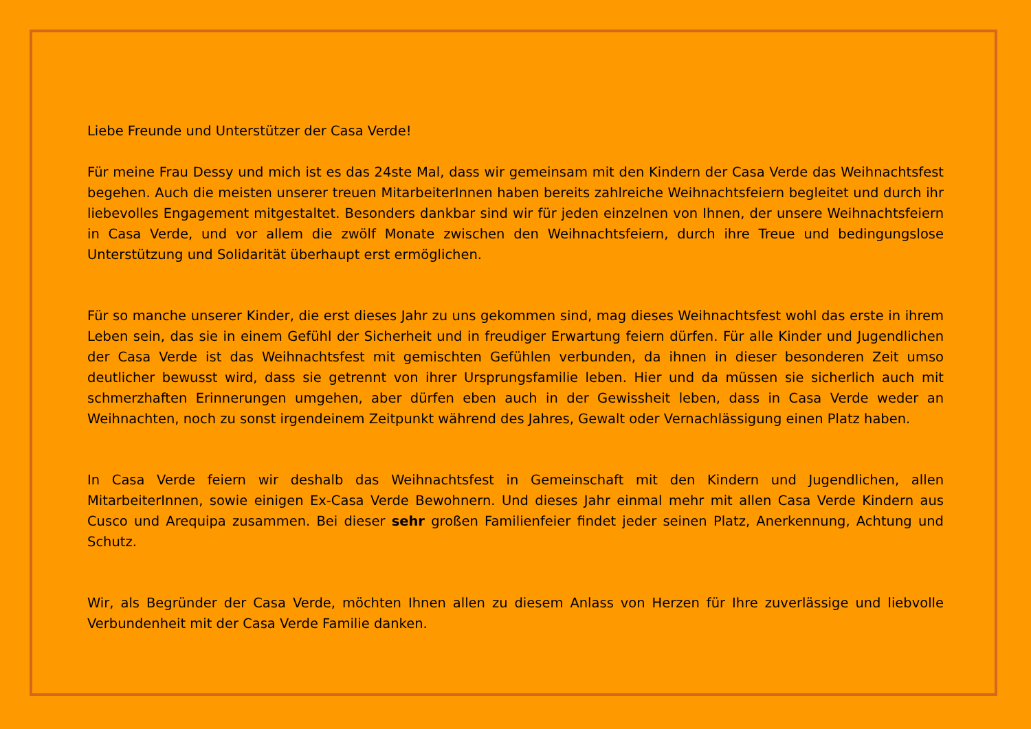Liebe Freunde und Unterstützer der Casa Verde!
Für meine Frau Dessy und mich ist es das 24ste Mal, dass wir gemeinsam mit den Kindern der Casa Verde das Weihnachtsfest begehen. Auch die meisten unserer treuen MitarbeiterInnen haben bereits zahlreiche Weihnachtsfeiern begleitet und durch ihr liebevolles Engagement mitgestaltet. Besonders dankbar sind wir für jeden einzelnen von Ihnen, der unsere Weihnachtsfeiern in Casa Verde, und vor allem die zwölf Monate zwischen den Weihnachtsfeiern, durch ihre Treue und bedingungslose Unterstützung und Solidarität überhaupt erst ermöglichen.
Für so manche unserer Kinder, die erst dieses Jahr zu uns gekommen sind, mag dieses Weihnachtsfest wohl das erste in ihrem Leben sein, das sie in einem Gefühl der Sicherheit und in freudiger Erwartung feiern dürfen. Für alle Kinder und Jugendlichen der Casa Verde ist das Weihnachtsfest mit gemischten Gefühlen verbunden, da ihnen in dieser besonderen Zeit umso deutlicher bewusst wird, dass sie getrennt von ihrer Ursprungsfamilie leben. Hier und da müssen sie sicherlich auch mit schmerzhaften Erinnerungen umgehen, aber dürfen eben auch in der Gewissheit leben, dass in Casa Verde weder an Weihnachten, noch zu sonst irgendeinem Zeitpunkt während des Jahres, Gewalt oder Vernachlässigung einen Platz haben.
In Casa Verde feiern wir deshalb das Weihnachtsfest in Gemeinschaft mit den Kindern und Jugendlichen, allen MitarbeiterInnen, sowie einigen Ex-Casa Verde Bewohnern. Und dieses Jahr einmal mehr mit allen Casa Verde Kindern aus Cusco und Arequipa zusammen. Bei dieser sehr großen Familienfeier findet jeder seinen Platz, Anerkennung, Achtung und Schutz.
Wir, als Begründer der Casa Verde, möchten Ihnen allen zu diesem Anlass von Herzen für Ihre zuverlässige und liebvolle Verbundenheit mit der Casa Verde Familie danken.